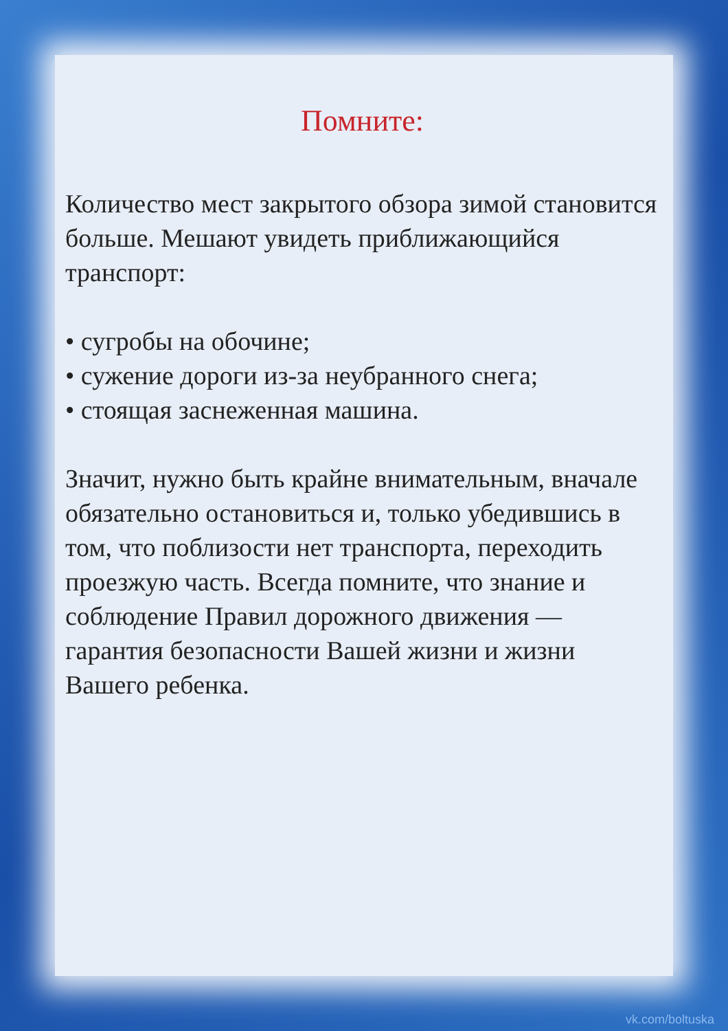Помните:
Количество мест закрытого обзора зимой становится больше. Мешают увидеть приближающийся транспорт:
• сугробы на обочине;
• сужение дороги из-за неубранного снега;
• стоящая заснеженная машина.
Значит, нужно быть крайне внимательным, вначале обязательно остановиться и, только убедившись в том, что поблизости нет транспорта, переходить проезжую часть. Всегда помните, что знание и соблюдение Правил дорожного движения — гарантия безопасности Вашей жизни и жизни Вашего ребенка.
vk.com/boltuska